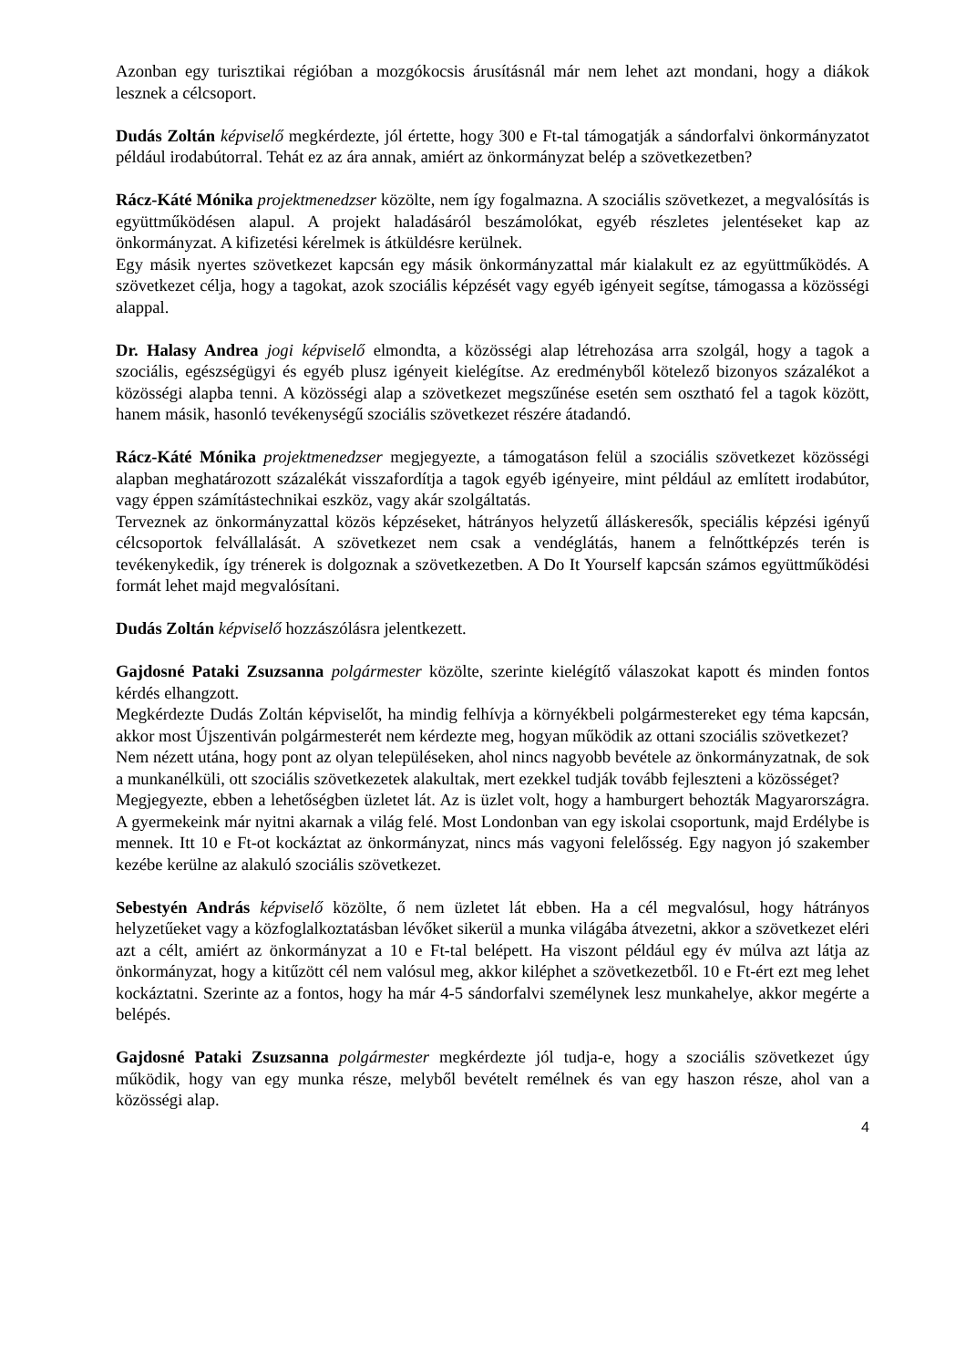Azonban egy turisztikai régióban a mozgókocsis árusításnál már nem lehet azt mondani, hogy a diákok lesznek a célcsoport.
Dudás Zoltán képviselő megkérdezte, jól értette, hogy 300 e Ft-tal támogatják a sándorfalvi önkormányzatot például irodabútorral. Tehát ez az ára annak, amiért az önkormányzat belép a szövetkezetben?
Rácz-Káté Mónika projektmenedzser közölte, nem így fogalmazna. A szociális szövetkezet, a megvalósítás is együttműködésen alapul. A projekt haladásáról beszámolókat, egyéb részletes jelentéseket kap az önkormányzat. A kifizetési kérelmek is átküldésre kerülnek.
Egy másik nyertes szövetkezet kapcsán egy másik önkormányzattal már kialakult ez az együttműködés. A szövetkezet célja, hogy a tagokat, azok szociális képzését vagy egyéb igényeit segítse, támogassa a közösségi alappal.
Dr. Halasy Andrea jogi képviselő elmondta, a közösségi alap létrehozása arra szolgál, hogy a tagok a szociális, egészségügyi és egyéb plusz igényeit kielégítse. Az eredményből kötelező bizonyos százalékot a közösségi alapba tenni. A közösségi alap a szövetkezet megszűnése esetén sem osztható fel a tagok között, hanem másik, hasonló tevékenységű szociális szövetkezet részére átadandó.
Rácz-Káté Mónika projektmenedzser megjegyezte, a támogatáson felül a szociális szövetkezet közösségi alapban meghatározott százalékát visszafordítja a tagok egyéb igényeire, mint például az említett irodabútor, vagy éppen számítástechnikai eszköz, vagy akár szolgáltatás.
Terveznek az önkormányzattal közös képzéseket, hátrányos helyzetű álláskeresők, speciális képzési igényű célcsoportok felvállalását. A szövetkezet nem csak a vendéglátás, hanem a felnőttképzés terén is tevékenykedik, így trénerek is dolgoznak a szövetkezetben. A Do It Yourself kapcsán számos együttműködési formát lehet majd megvalósítani.
Dudás Zoltán képviselő hozzászólásra jelentkezett.
Gajdosné Pataki Zsuzsanna polgármester közölte, szerinte kielégítő válaszokat kapott és minden fontos kérdés elhangzott.
Megkérdezte Dudás Zoltán képviselőt, ha mindig felhívja a környékbeli polgármestereket egy téma kapcsán, akkor most Újszentiván polgármesterét nem kérdezte meg, hogyan működik az ottani szociális szövetkezet?
Nem nézett utána, hogy pont az olyan településeken, ahol nincs nagyobb bevétele az önkormányzatnak, de sok a munkanélküli, ott szociális szövetkezetek alakultak, mert ezekkel tudják tovább fejleszteni a közösséget?
Megjegyezte, ebben a lehetőségben üzletet lát. Az is üzlet volt, hogy a hamburgert behozták Magyarországra. A gyermekeink már nyitni akarnak a világ felé. Most Londonban van egy iskolai csoportunk, majd Erdélybe is mennek. Itt 10 e Ft-ot kockáztat az önkormányzat, nincs más vagyoni felelősség. Egy nagyon jó szakember kezébe kerülne az alakuló szociális szövetkezet.
Sebestyén András képviselő közölte, ő nem üzletet lát ebben. Ha a cél megvalósul, hogy hátrányos helyzetűeket vagy a közfoglalkoztatásban lévőket sikerül a munka világába átvezetni, akkor a szövetkezet eléri azt a célt, amiért az önkormányzat a 10 e Ft-tal belépett. Ha viszont például egy év múlva azt látja az önkormányzat, hogy a kitűzött cél nem valósul meg, akkor kiléphet a szövetkezetből. 10 e Ft-ért ezt meg lehet kockáztatni. Szerinte az a fontos, hogy ha már 4-5 sándorfalvi személynek lesz munkahelye, akkor megérte a belépés.
Gajdosné Pataki Zsuzsanna polgármester megkérdezte jól tudja-e, hogy a szociális szövetkezet úgy működik, hogy van egy munka része, melyből bevételt remélnek és van egy haszon része, ahol van a közösségi alap.
4